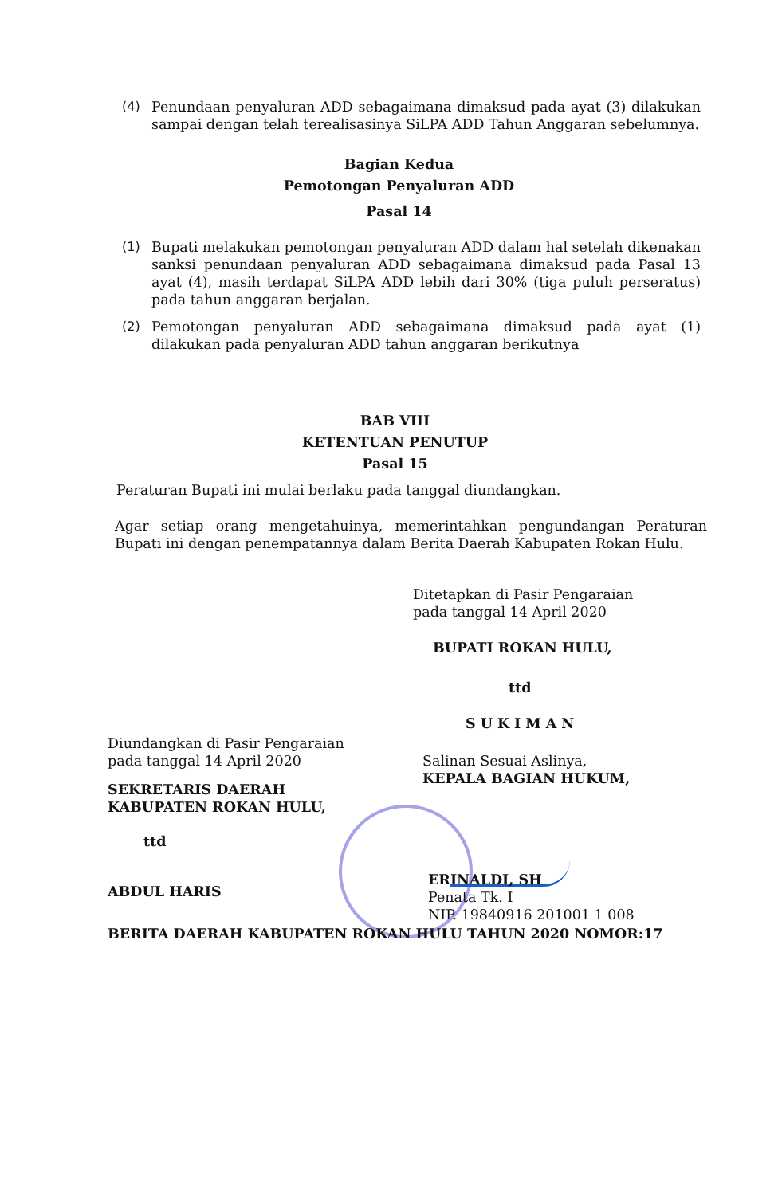(4) Penundaan penyaluran ADD sebagaimana dimaksud pada ayat (3) dilakukan sampai dengan telah terealisasinya SiLPA ADD Tahun Anggaran sebelumnya.
Bagian Kedua
Pemotongan Penyaluran ADD
Pasal 14
(1) Bupati melakukan pemotongan penyaluran ADD dalam hal setelah dikenakan sanksi penundaan penyaluran ADD sebagaimana dimaksud pada Pasal 13 ayat (4), masih terdapat SiLPA ADD lebih dari 30% (tiga puluh perseratus) pada tahun anggaran berjalan.
(2) Pemotongan penyaluran ADD sebagaimana dimaksud pada ayat (1) dilakukan pada penyaluran ADD tahun anggaran berikutnya
BAB VIII
KETENTUAN PENUTUP
Pasal 15
Peraturan Bupati ini mulai berlaku pada tanggal diundangkan.
Agar setiap orang mengetahuinya, memerintahkan pengundangan Peraturan Bupati ini dengan penempatannya dalam Berita Daerah Kabupaten Rokan Hulu.
Ditetapkan di Pasir Pengaraian
pada tanggal 14 April 2020
BUPATI ROKAN HULU,
ttd
SUKIMAN
Diundangkan di Pasir Pengaraian
pada tanggal 14 April 2020
Salinan Sesuai Aslinya,
KEPALA BAGIAN HUKUM,
SEKRETARIS DAERAH
KABUPATEN ROKAN HULU,
ttd
ERINALDI, SH
Penata Tk. I
NIP. 19840916 201001 1 008
ABDUL HARIS
BERITA DAERAH KABUPATEN ROKAN HULU TAHUN 2020 NOMOR:17